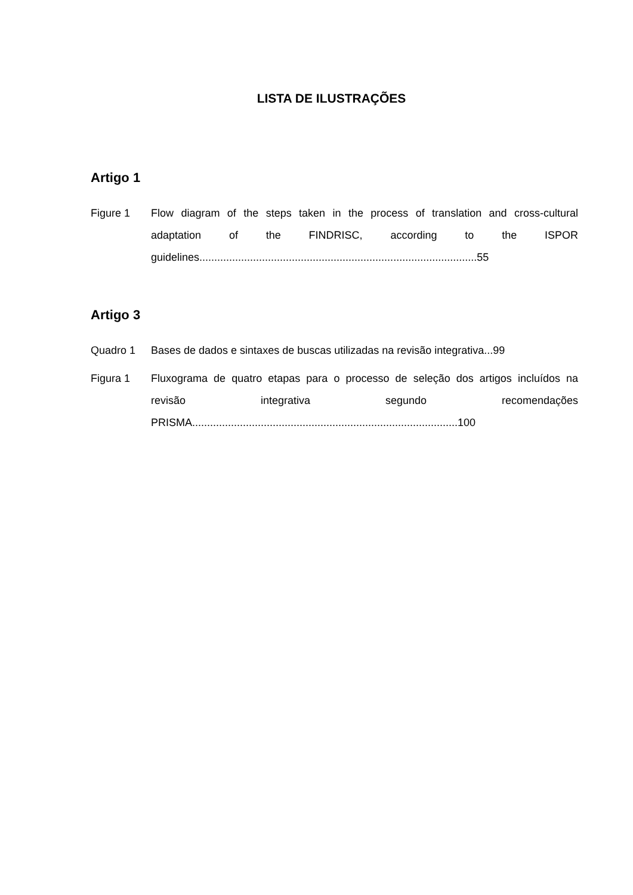LISTA DE ILUSTRAÇÕES
Artigo 1
Figure 1 Flow diagram of the steps taken in the process of translation and cross-cultural adaptation of the FINDRISC, according to the ISPOR guidelines.............................................................................................55
Artigo 3
Quadro 1 Bases de dados e sintaxes de buscas utilizadas na revisão integrativa...99
Figura 1 Fluxograma de quatro etapas para o processo de seleção dos artigos incluídos na revisão integrativa segundo recomendações PRISMA.........................................................................................100